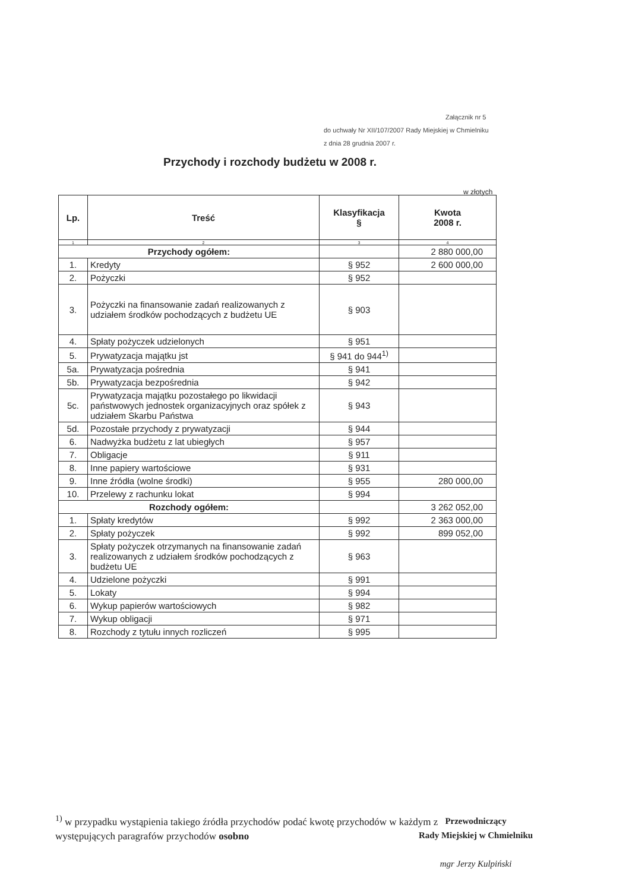Załącznik nr 5
do uchwały Nr XII/107/2007 Rady Miejskiej w Chmielniku
z dnia 28 grudnia 2007 r.
Przychody i rozchody budżetu w 2008 r.
w złotych
| Lp. | Treść | Klasyfikacja § | Kwota 2008 r. |
| --- | --- | --- | --- |
| 1 | 2 | 3 | 4 |
| Przychody ogółem: | | | 2 880 000,00 |
| 1. | Kredyty | § 952 | 2 600 000,00 |
| 2. | Pożyczki | § 952 | |
| 3. | Pożyczki na finansowanie zadań realizowanych z udziałem środków pochodzących z budżetu UE | § 903 | |
| 4. | Spłaty pożyczek udzielonych | § 951 | |
| 5. | Prywatyzacja majątku jst | § 941 do 944<sup>1)</sup> | |
| 5a. | Prywatyzacja pośrednia | § 941 | |
| 5b. | Prywatyzacja bezpośrednia | § 942 | |
| 5c. | Prywatyzacja majątku pozostałego po likwidacji państwowych jednostek organizacyjnych oraz spółek z udziałem Skarbu Państwa | § 943 | |
| 5d. | Pozostałe przychody z prywatyzacji | § 944 | |
| 6. | Nadwyżka budżetu z lat ubiegłych | § 957 | |
| 7. | Obligacje | § 911 | |
| 8. | Inne papiery wartościowe | § 931 | |
| 9. | Inne źródła (wolne środki) | § 955 | 280 000,00 |
| 10. | Przelewy z rachunku lokat | § 994 | |
| Rozchody ogółem: | | | 3 262 052,00 |
| 1. | Spłaty kredytów | § 992 | 2 363 000,00 |
| 2. | Spłaty pożyczek | § 992 | 899 052,00 |
| 3. | Spłaty pożyczek otrzymanych na finansowanie zadań realizowanych z udziałem środków pochodzących z budżetu UE | § 963 | |
| 4. | Udzielone pożyczki | § 991 | |
| 5. | Lokaty | § 994 | |
| 6. | Wykup papierów wartościowych | § 982 | |
| 7. | Wykup obligacji | § 971 | |
| 8. | Rozchody z tytułu innych rozliczeń | § 995 | |
<sup>1)</sup> w przypadku wystąpienia takiego źródła przychodów podać kwotę przychodów w każdym z
występujących paragrafów przychodów osobno
Przewodniczący
Rady Miejskiej w Chmielniku
mgr Jerzy Kulpiński